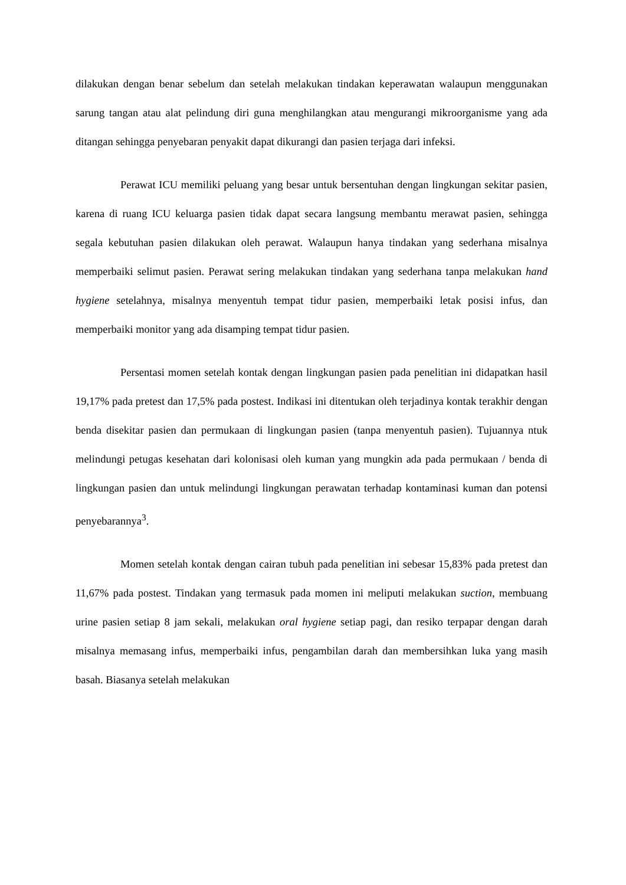dilakukan dengan benar sebelum dan setelah melakukan tindakan keperawatan walaupun menggunakan sarung tangan atau alat pelindung diri guna menghilangkan atau mengurangi mikroorganisme yang ada ditangan sehingga penyebaran penyakit dapat dikurangi dan pasien terjaga dari infeksi.
Perawat ICU memiliki peluang yang besar untuk bersentuhan dengan lingkungan sekitar pasien, karena di ruang ICU keluarga pasien tidak dapat secara langsung membantu merawat pasien, sehingga segala kebutuhan pasien dilakukan oleh perawat. Walaupun hanya tindakan yang sederhana misalnya memperbaiki selimut pasien. Perawat sering melakukan tindakan yang sederhana tanpa melakukan hand hygiene setelahnya, misalnya menyentuh tempat tidur pasien, memperbaiki letak posisi infus, dan memperbaiki monitor yang ada disamping tempat tidur pasien.
Persentasi momen setelah kontak dengan lingkungan pasien pada penelitian ini didapatkan hasil 19,17% pada pretest dan 17,5% pada postest. Indikasi ini ditentukan oleh terjadinya kontak terakhir dengan benda disekitar pasien dan permukaan di lingkungan pasien (tanpa menyentuh pasien). Tujuannya ntuk melindungi petugas kesehatan dari kolonisasi oleh kuman yang mungkin ada pada permukaan / benda di lingkungan pasien dan untuk melindungi lingkungan perawatan terhadap kontaminasi kuman dan potensi penyebarannya<sup>3</sup>.
Momen setelah kontak dengan cairan tubuh pada penelitian ini sebesar 15,83% pada pretest dan 11,67% pada postest. Tindakan yang termasuk pada momen ini meliputi melakukan suction, membuang urine pasien setiap 8 jam sekali, melakukan oral hygiene setiap pagi, dan resiko terpapar dengan darah misalnya memasang infus, memperbaiki infus, pengambilan darah dan membersihkan luka yang masih basah. Biasanya setelah melakukan